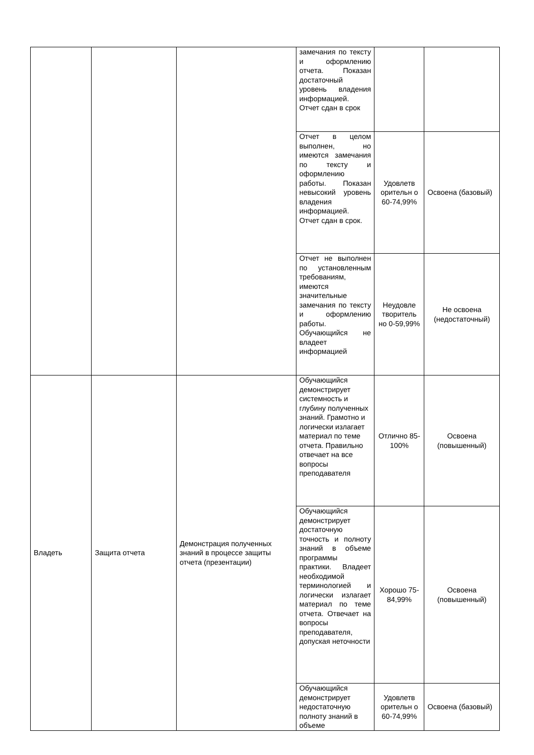| | | | замечания по тексту и оформлению отчета. Показан достаточный уровень владения информацией. Отчет сдан в срок | | |
| | | | Отчет в целом выполнен, но имеются замечания по тексту и оформлению работы. Показан невысокий уровень владения информацией. Отчет сдан в срок. | Удовлетв орительн о 60-74,99% | Освоена (базовый) |
| | | | Отчет не выполнен по установленным требованиям, имеются значительные замечания по тексту и оформлению работы. Обучающийся не владеет информацией | Неудовле творитель но 0-59,99% | Не освоена (недостаточный) |
| Владеть | Защита отчета | Демонстрация полученных знаний в процессе защиты отчета (презентации) | Обучающийся демонстрирует системность и глубину полученных знаний. Грамотно и логически излагает материал по теме отчета. Правильно отвечает на все вопросы преподавателя | Отлично 85-100% | Освоена (повышенный) |
| | | | Обучающийся демонстрирует достаточную точность и полноту знаний в объеме программы практики. Владеет необходимой терминологией и логически излагает материал по теме отчета. Отвечает на вопросы преподавателя, допуская неточности | Хорошо 75-84,99% | Освоена (повышенный) |
| | | | Обучающийся демонстрирует недостаточную полноту знаний в объеме | Удовлетв орительн о 60-74,99% | Освоена (базовый) |